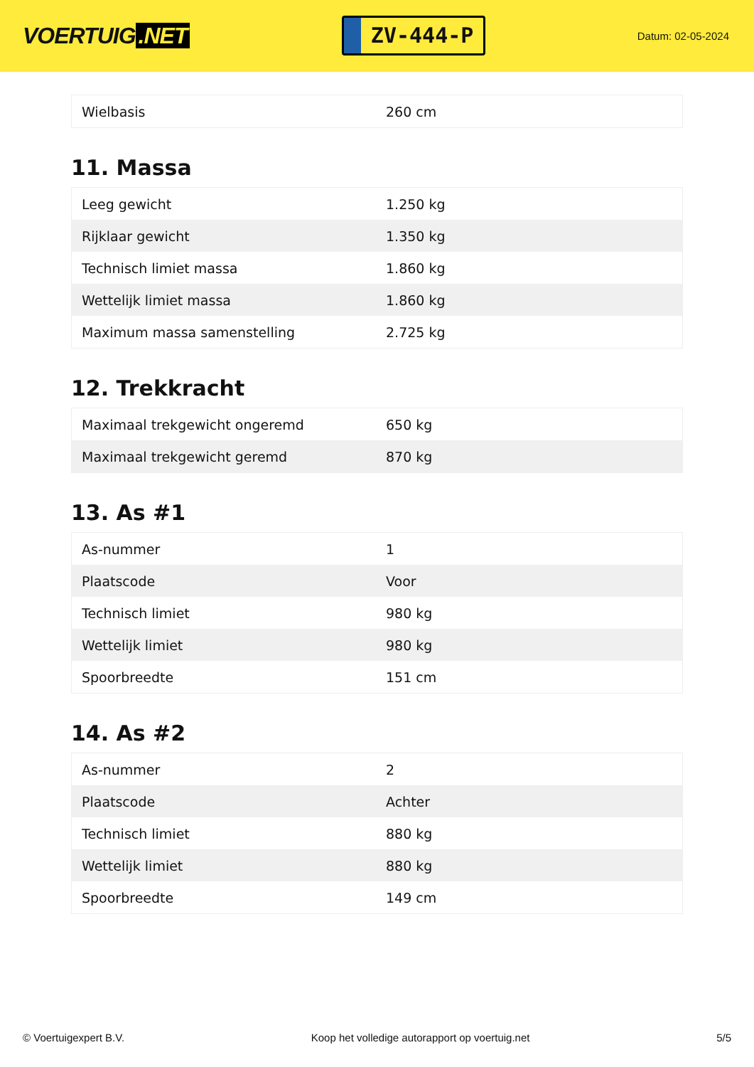VOERTUIG.NET
ZV-444-P
Datum: 02-05-2024
| Wielbasis | 260 cm |
11. Massa
| Leeg gewicht | 1.250 kg |
| Rijklaar gewicht | 1.350 kg |
| Technisch limiet massa | 1.860 kg |
| Wettelijk limiet massa | 1.860 kg |
| Maximum massa samenstelling | 2.725 kg |
12. Trekkracht
| Maximaal trekgewicht ongeremd | 650 kg |
| Maximaal trekgewicht geremd | 870 kg |
13. As #1
| As-nummer | 1 |
| Plaatscode | Voor |
| Technisch limiet | 980 kg |
| Wettelijk limiet | 980 kg |
| Spoorbreedte | 151 cm |
14. As #2
| As-nummer | 2 |
| Plaatscode | Achter |
| Technisch limiet | 880 kg |
| Wettelijk limiet | 880 kg |
| Spoorbreedte | 149 cm |
© Voertuigexpert B.V. Koop het volledige autorapport op voertuig.net 5/5